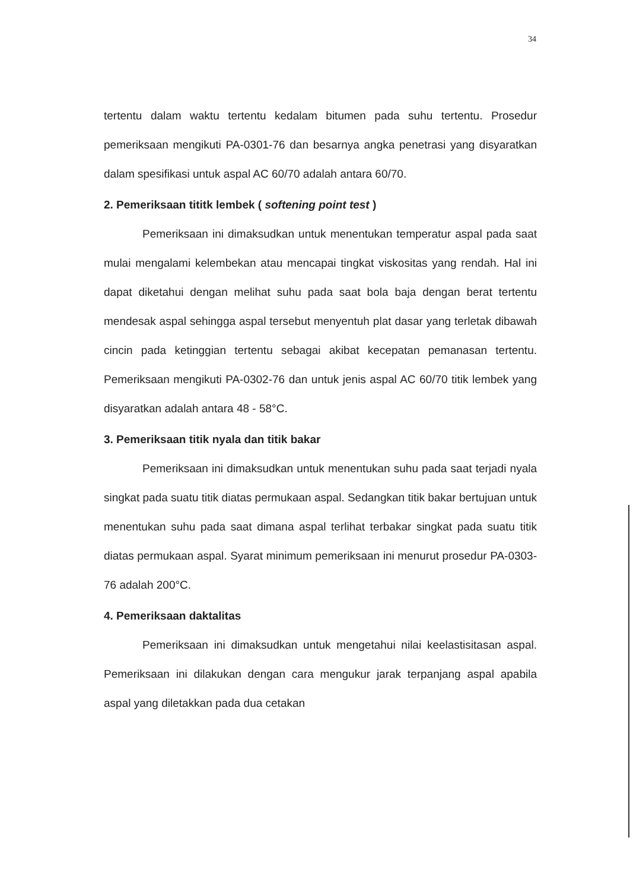34
tertentu dalam waktu tertentu kedalam bitumen pada suhu tertentu. Prosedur pemeriksaan mengikuti PA-0301-76 dan besarnya angka penetrasi yang disyaratkan dalam spesifikasi untuk aspal AC 60/70 adalah antara 60/70.
2. Pemeriksaan tititk lembek ( softening point test )
Pemeriksaan ini dimaksudkan untuk menentukan temperatur aspal pada saat mulai mengalami kelembekan atau mencapai tingkat viskositas yang rendah. Hal ini dapat diketahui dengan melihat suhu pada saat bola baja dengan berat tertentu mendesak aspal sehingga aspal tersebut menyentuh plat dasar yang terletak dibawah cincin pada ketinggian tertentu sebagai akibat kecepatan pemanasan tertentu. Pemeriksaan mengikuti PA-0302-76 dan untuk jenis aspal AC 60/70 titik lembek yang disyaratkan adalah antara 48 - 58°C.
3. Pemeriksaan titik nyala dan titik bakar
Pemeriksaan ini dimaksudkan untuk menentukan suhu pada saat terjadi nyala singkat pada suatu titik diatas permukaan aspal. Sedangkan titik bakar bertujuan untuk menentukan suhu pada saat dimana aspal terlihat terbakar singkat pada suatu titik diatas permukaan aspal. Syarat minimum pemeriksaan ini menurut prosedur PA-0303-76 adalah 200°C.
4. Pemeriksaan daktalitas
Pemeriksaan ini dimaksudkan untuk mengetahui nilai keelastisitasan aspal. Pemeriksaan ini dilakukan dengan cara mengukur jarak terpanjang aspal apabila aspal yang diletakkan pada dua cetakan